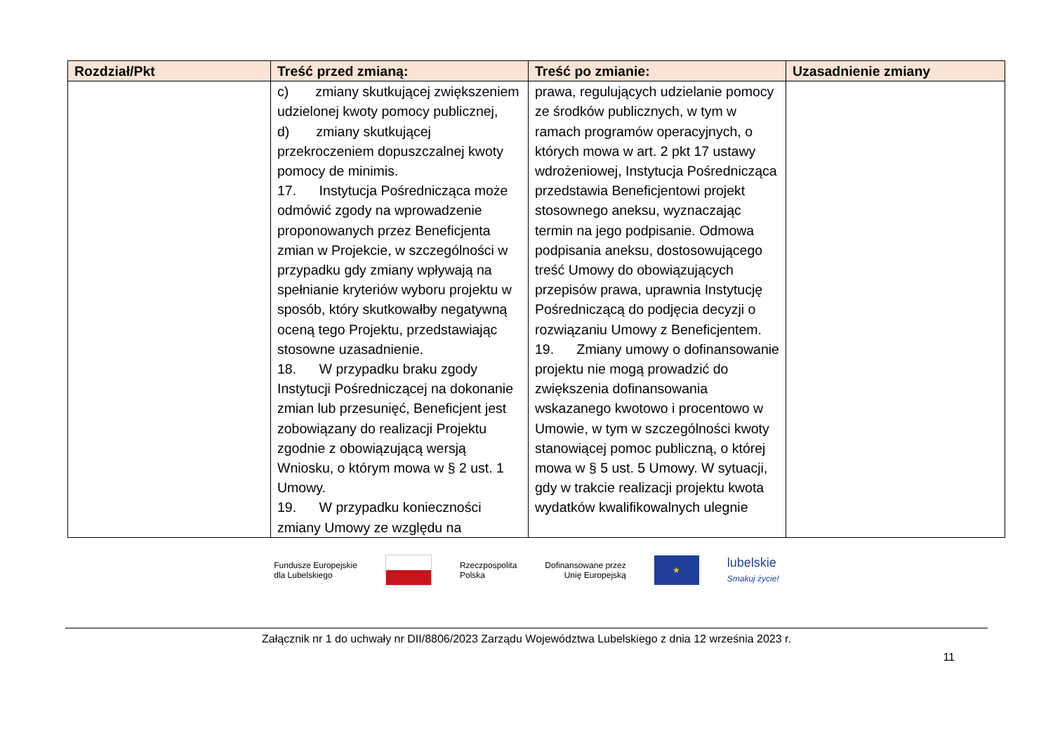| Rozdział/Pkt | Treść przed zmianą: | Treść po zmianie: | Uzasadnienie zmiany |
| --- | --- | --- | --- |
| | c) zmiany skutkującej zwiększeniem udzielonej kwoty pomocy publicznej, d) zmiany skutkującej przekroczeniem dopuszczalnej kwoty pomocy de minimis. 17. Instytucja Pośrednicząca może odmówić zgody na wprowadzenie proponowanych przez Beneficjenta zmian w Projekcie, w szczególności w przypadku gdy zmiany wpływają na spełnianie kryteriów wyboru projektu w sposób, który skutkowałby negatywną oceną tego Projektu, przedstawiając stosowne uzasadnienie. 18. W przypadku braku zgody Instytucji Pośredniczącej na dokonanie zmian lub przesunięć, Beneficjent jest zobowiązany do realizacji Projektu zgodnie z obowiązującą wersją Wniosku, o którym mowa w § 2 ust. 1 Umowy. 19. W przypadku konieczności zmiany Umowy ze względu na | prawa, regulujących udzielanie pomocy ze środków publicznych, w tym w ramach programów operacyjnych, o których mowa w art. 2 pkt 17 ustawy wdrożeniowej, Instytucja Pośrednicząca przedstawia Beneficjentowi projekt stosownego aneksu, wyznaczając termin na jego podpisanie. Odmowa podpisania aneksu, dostosowującego treść Umowy do obowiązujących przepisów prawa, uprawnia Instytucję Pośredniczącą do podjęcia decyzji o rozwiązaniu Umowy z Beneficjentem. 19. Zmiany umowy o dofinansowanie projektu nie mogą prowadzić do zwiększenia dofinansowania wskazanego kwotowo i procentowo w Umowie, w tym w szczególności kwoty stanowiącej pomoc publiczną, o której mowa w § 5 ust. 5 Umowy. W sytuacji, gdy w trakcie realizacji projektu kwota wydatków kwalifikowalnych ulegnie | |
Fundusze Europejskie
dla Lubelskiego
Rzeczpospolita
Polska
Dofinansowane przez
Unię Europejską
★
lubelskie
Smakuj życie!
Załącznik nr 1 do uchwały nr DII/8806/2023 Zarządu Województwa Lubelskiego z dnia 12 września 2023 r.
11